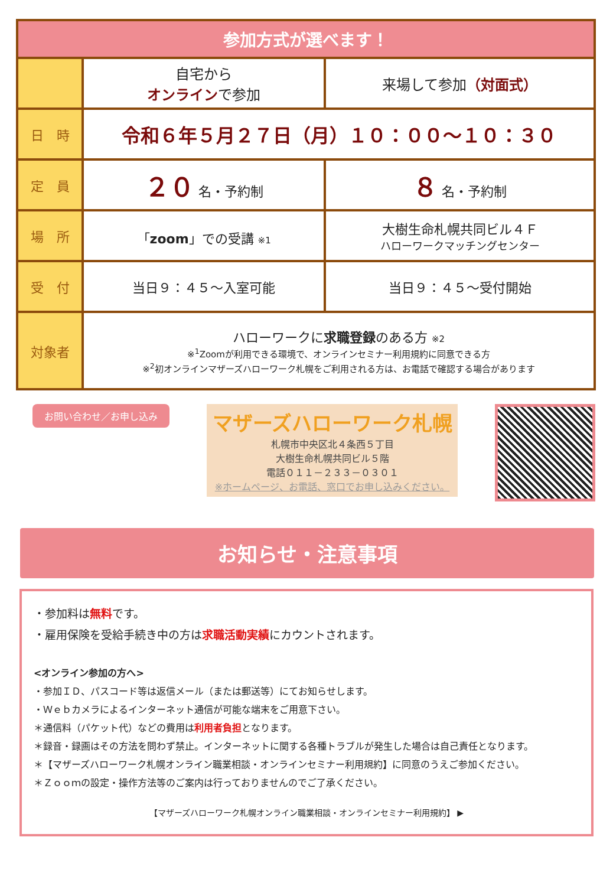| 参加方式が選べます！ | | |
| --- | --- | --- |
| | 自宅から オンライン で参加 | 来場して参加 （対面式） |
| 日 時 | 令和６年５月２７日（月）１０：００～１０：３０ | |
| 定 員 | ２０ 名・予約制 | ８ 名・予約制 |
| 場 所 | 「 zoom 」での受講 ※1 | 大樹生命札幌共同ビル４Ｆ ハローワークマッチングセンター |
| 受 付 | 当日９：４５～入室可能 | 当日９：４５～受付開始 |
| 対象者 | ハローワークに 求職登録 のある方 ※2 ※<sup>1</sup>Zoomが利用できる環境で、オンラインセミナー利用規約に同意できる方 ※<sup>2</sup>初オンラインマザーズハローワーク札幌をご利用される方は、お電話で確認する場合があります | |
お問い合わせ／お申し込み
マザーズハローワーク札幌
札幌市中央区北４条西５丁目
大樹生命札幌共同ビル５階
電話０１１－２３３－０３０１
※ホームページ、お電話、窓口でお申し込みください。
お知らせ・注意事項
・参加料は無料です。
・雇用保険を受給手続き中の方は求職活動実績にカウントされます。
<オンライン参加の方へ>
・参加ＩＤ、パスコード等は返信メール（または郵送等）にてお知らせします。
・Ｗｅｂカメラによるインターネット通信が可能な端末をご用意下さい。
＊通信料（パケット代）などの費用は利用者負担となります。
＊録音・録画はその方法を問わず禁止。インターネットに関する各種トラブルが発生した場合は自己責任となります。
＊【マザーズハローワーク札幌オンライン職業相談・オンラインセミナー利用規約】に同意のうえご参加ください。
＊Ｚｏｏｍの設定・操作方法等のご案内は行っておりませんのでご了承ください。
【マザーズハローワーク札幌オンライン職業相談・オンラインセミナー利用規約】 ▶